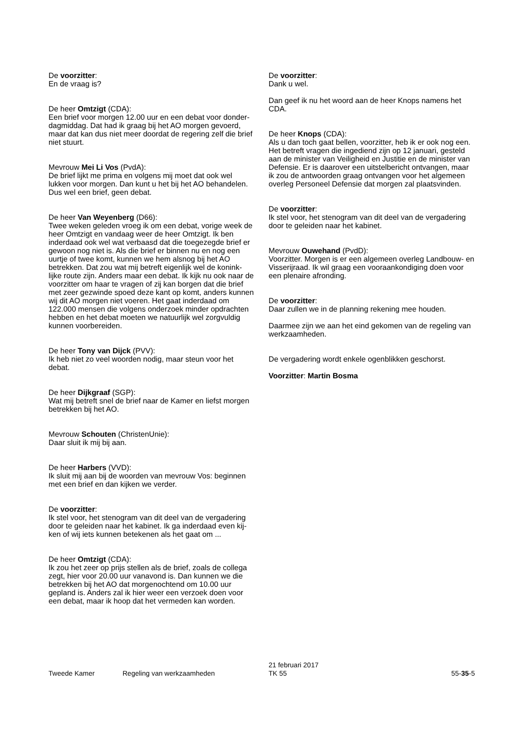De voorzitter:
En de vraag is?
De heer Omtzigt (CDA):
Een brief voor morgen 12.00 uur en een debat voor donder-dagmiddag. Dat had ik graag bij het AO morgen gevoerd, maar dat kan dus niet meer doordat de regering zelf die brief niet stuurt.
Mevrouw Mei Li Vos (PvdA):
De brief lijkt me prima en volgens mij moet dat ook wel lukken voor morgen. Dan kunt u het bij het AO behandelen. Dus wel een brief, geen debat.
De heer Van Weyenberg (D66):
Twee weken geleden vroeg ik om een debat, vorige week de heer Omtzigt en vandaag weer de heer Omtzigt. Ik ben inderdaad ook wel wat verbaasd dat die toegezegde brief er gewoon nog niet is. Als die brief er binnen nu en nog een uurtje of twee komt, kunnen we hem alsnog bij het AO betrekken. Dat zou wat mij betreft eigenlijk wel de konink-lijke route zijn. Anders maar een debat. Ik kijk nu ook naar de voorzitter om haar te vragen of zij kan borgen dat die brief met zeer gezwinde spoed deze kant op komt, anders kunnen wij dit AO morgen niet voeren. Het gaat inderdaad om 122.000 mensen die volgens onderzoek minder opdrachten hebben en het debat moeten we natuurlijk wel zorgvuldig kunnen voorbereiden.
De heer Tony van Dijck (PVV):
Ik heb niet zo veel woorden nodig, maar steun voor het debat.
De heer Dijkgraaf (SGP):
Wat mij betreft snel de brief naar de Kamer en liefst morgen betrekken bij het AO.
Mevrouw Schouten (ChristenUnie):
Daar sluit ik mij bij aan.
De heer Harbers (VVD):
Ik sluit mij aan bij de woorden van mevrouw Vos: beginnen met een brief en dan kijken we verder.
De voorzitter:
Ik stel voor, het stenogram van dit deel van de vergadering door te geleiden naar het kabinet. Ik ga inderdaad even kij-ken of wij iets kunnen betekenen als het gaat om ...
De heer Omtzigt (CDA):
Ik zou het zeer op prijs stellen als de brief, zoals de collega zegt, hier voor 20.00 uur vanavond is. Dan kunnen we die betrekken bij het AO dat morgenochtend om 10.00 uur gepland is. Anders zal ik hier weer een verzoek doen voor een debat, maar ik hoop dat het vermeden kan worden.
De voorzitter:
Dank u wel.
Dan geef ik nu het woord aan de heer Knops namens het CDA.
De heer Knops (CDA):
Als u dan toch gaat bellen, voorzitter, heb ik er ook nog een. Het betreft vragen die ingediend zijn op 12 januari, gesteld aan de minister van Veiligheid en Justitie en de minister van Defensie. Er is daarover een uitstelbericht ontvangen, maar ik zou de antwoorden graag ontvangen voor het algemeen overleg Personeel Defensie dat morgen zal plaatsvinden.
De voorzitter:
Ik stel voor, het stenogram van dit deel van de vergadering door te geleiden naar het kabinet.
Mevrouw Ouwehand (PvdD):
Voorzitter. Morgen is er een algemeen overleg Landbouw- en Visserijraad. Ik wil graag een vooraankondiging doen voor een plenaire afronding.
De voorzitter:
Daar zullen we in de planning rekening mee houden.
Daarmee zijn we aan het eind gekomen van de regeling van werkzaamheden.
De vergadering wordt enkele ogenblikken geschorst.
Voorzitter: Martin Bosma
Tweede Kamer Regeling van werkzaamheden
21 februari 2017
TK 55
55-35-5